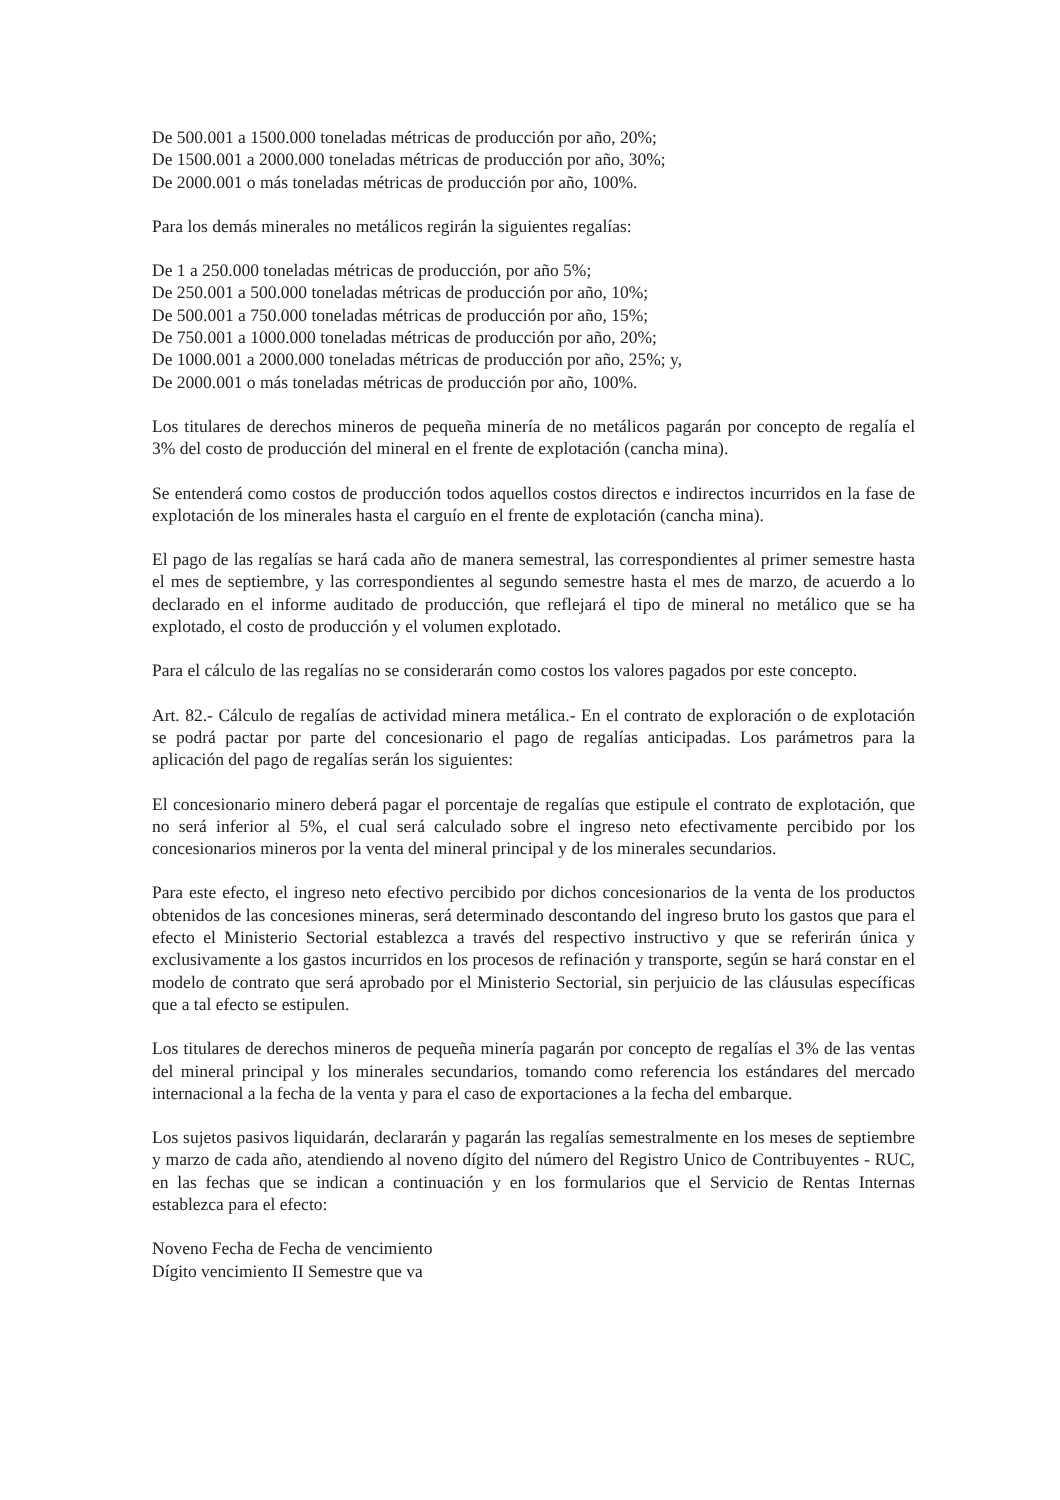De 500.001 a 1500.000 toneladas métricas de producción por año, 20%;
De 1500.001 a 2000.000 toneladas métricas de producción por año, 30%;
De 2000.001 o más toneladas métricas de producción por año, 100%.
Para los demás minerales no metálicos regirán la siguientes regalías:
De 1 a 250.000 toneladas métricas de producción, por año 5%;
De 250.001 a 500.000 toneladas métricas de producción por año, 10%;
De 500.001 a 750.000 toneladas métricas de producción por año, 15%;
De 750.001 a 1000.000 toneladas métricas de producción por año, 20%;
De 1000.001 a 2000.000 toneladas métricas de producción por año, 25%; y,
De 2000.001 o más toneladas métricas de producción por año, 100%.
Los titulares de derechos mineros de pequeña minería de no metálicos pagarán por concepto de regalía el 3% del costo de producción del mineral en el frente de explotación (cancha mina).
Se entenderá como costos de producción todos aquellos costos directos e indirectos incurridos en la fase de explotación de los minerales hasta el carguío en el frente de explotación (cancha mina).
El pago de las regalías se hará cada año de manera semestral, las correspondientes al primer semestre hasta el mes de septiembre, y las correspondientes al segundo semestre hasta el mes de marzo, de acuerdo a lo declarado en el informe auditado de producción, que reflejará el tipo de mineral no metálico que se ha explotado, el costo de producción y el volumen explotado.
Para el cálculo de las regalías no se considerarán como costos los valores pagados por este concepto.
Art. 82.- Cálculo de regalías de actividad minera metálica.- En el contrato de exploración o de explotación se podrá pactar por parte del concesionario el pago de regalías anticipadas. Los parámetros para la aplicación del pago de regalías serán los siguientes:
El concesionario minero deberá pagar el porcentaje de regalías que estipule el contrato de explotación, que no será inferior al 5%, el cual será calculado sobre el ingreso neto efectivamente percibido por los concesionarios mineros por la venta del mineral principal y de los minerales secundarios.
Para este efecto, el ingreso neto efectivo percibido por dichos concesionarios de la venta de los productos obtenidos de las concesiones mineras, será determinado descontando del ingreso bruto los gastos que para el efecto el Ministerio Sectorial establezca a través del respectivo instructivo y que se referirán única y exclusivamente a los gastos incurridos en los procesos de refinación y transporte, según se hará constar en el modelo de contrato que será aprobado por el Ministerio Sectorial, sin perjuicio de las cláusulas específicas que a tal efecto se estipulen.
Los titulares de derechos mineros de pequeña minería pagarán por concepto de regalías el 3% de las ventas del mineral principal y los minerales secundarios, tomando como referencia los estándares del mercado internacional a la fecha de la venta y para el caso de exportaciones a la fecha del embarque.
Los sujetos pasivos liquidarán, declararán y pagarán las regalías semestralmente en los meses de septiembre y marzo de cada año, atendiendo al noveno dígito del número del Registro Unico de Contribuyentes - RUC, en las fechas que se indican a continuación y en los formularios que el Servicio de Rentas Internas establezca para el efecto:
Noveno Fecha de Fecha de vencimiento
Dígito vencimiento II Semestre que va